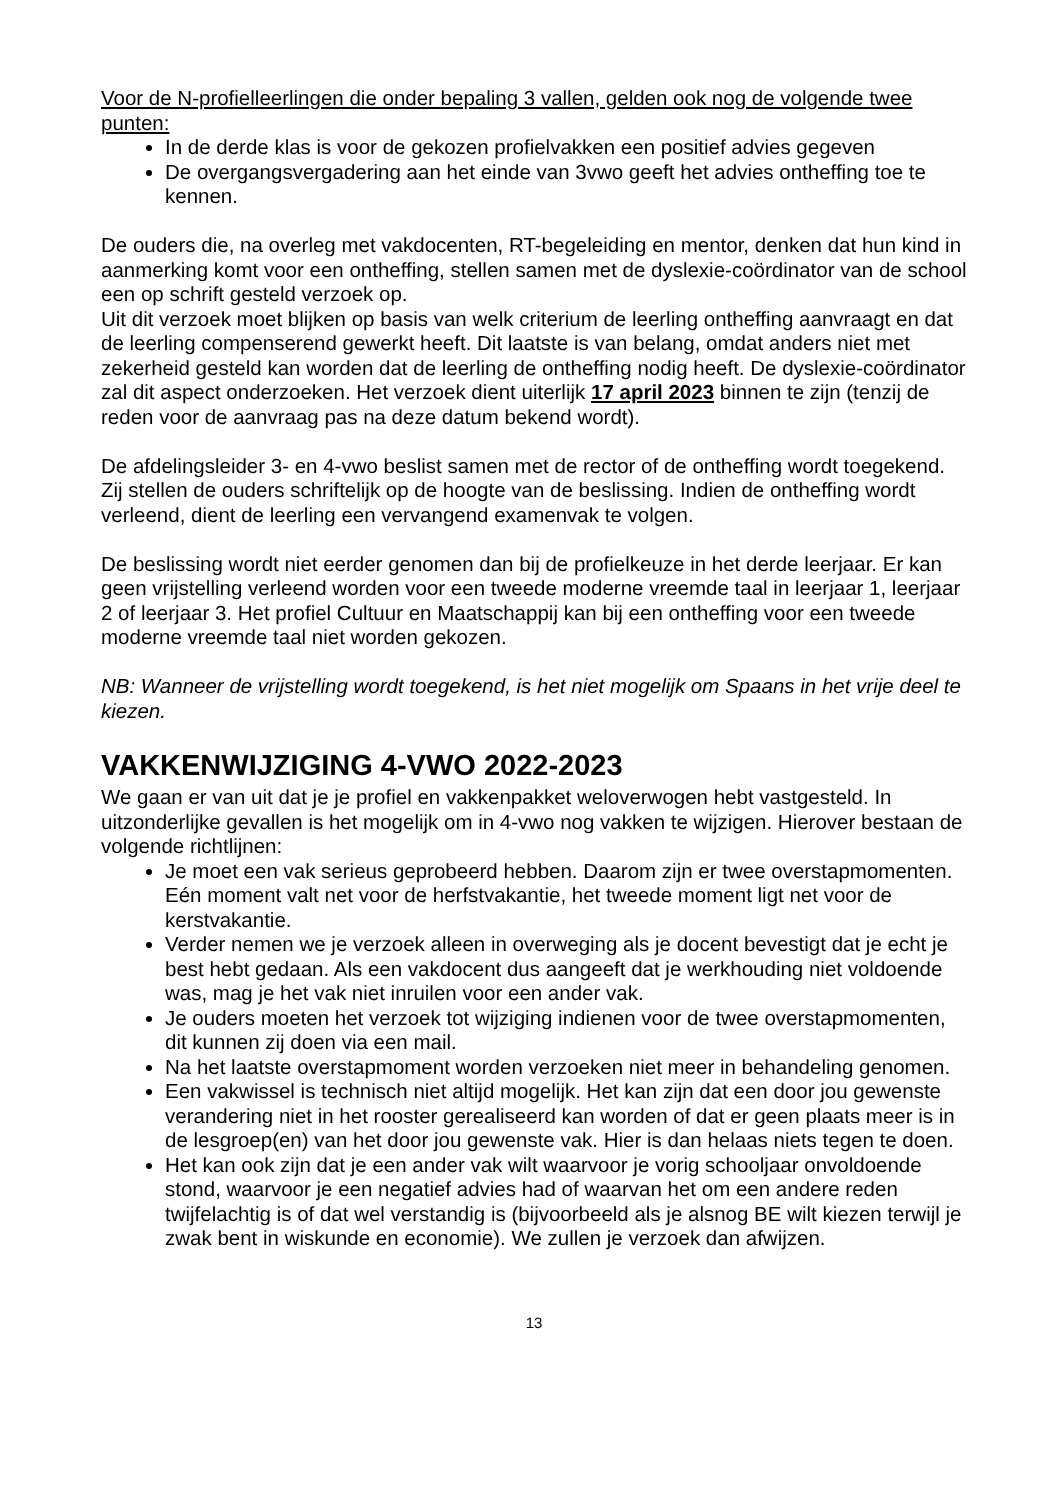Voor de N-profielleerlingen die onder bepaling 3 vallen, gelden ook nog de volgende twee punten:
In de derde klas is voor de gekozen profielvakken een positief advies gegeven
De overgangsvergadering aan het einde van 3vwo geeft het advies ontheffing toe te kennen.
De ouders die, na overleg met vakdocenten, RT-begeleiding en mentor, denken dat hun kind in aanmerking komt voor een ontheffing, stellen samen met de dyslexie-coördinator van de school een op schrift gesteld verzoek op.
Uit dit verzoek moet blijken op basis van welk criterium de leerling ontheffing aanvraagt en dat de leerling compenserend gewerkt heeft. Dit laatste is van belang, omdat anders niet met zekerheid gesteld kan worden dat de leerling de ontheffing nodig heeft. De dyslexie-coördinator zal dit aspect onderzoeken. Het verzoek dient uiterlijk 17 april 2023 binnen te zijn (tenzij de reden voor de aanvraag pas na deze datum bekend wordt).
De afdelingsleider 3- en 4-vwo beslist samen met de rector of de ontheffing wordt toegekend. Zij stellen de ouders schriftelijk op de hoogte van de beslissing. Indien de ontheffing wordt verleend, dient de leerling een vervangend examenvak te volgen.
De beslissing wordt niet eerder genomen dan bij de profielkeuze in het derde leerjaar. Er kan geen vrijstelling verleend worden voor een tweede moderne vreemde taal in leerjaar 1, leerjaar 2 of leerjaar 3. Het profiel Cultuur en Maatschappij kan bij een ontheffing voor een tweede moderne vreemde taal niet worden gekozen.
NB: Wanneer de vrijstelling wordt toegekend, is het niet mogelijk om Spaans in het vrije deel te kiezen.
VAKKENWIJZIGING 4-VWO 2022-2023
We gaan er van uit dat je je profiel en vakkenpakket weloverwogen hebt vastgesteld. In uitzonderlijke gevallen is het mogelijk om in 4-vwo nog vakken te wijzigen. Hierover bestaan de volgende richtlijnen:
Je moet een vak serieus geprobeerd hebben. Daarom zijn er twee overstapmomenten. Eén moment valt net voor de herfstvakantie, het tweede moment ligt net voor de kerstvakantie.
Verder nemen we je verzoek alleen in overweging als je docent bevestigt dat je echt je best hebt gedaan. Als een vakdocent dus aangeeft dat je werkhouding niet voldoende was, mag je het vak niet inruilen voor een ander vak.
Je ouders moeten het verzoek tot wijziging indienen voor de twee overstapmomenten, dit kunnen zij doen via een mail.
Na het laatste overstapmoment worden verzoeken niet meer in behandeling genomen.
Een vakwissel is technisch niet altijd mogelijk. Het kan zijn dat een door jou gewenste verandering niet in het rooster gerealiseerd kan worden of dat er geen plaats meer is in de lesgroep(en) van het door jou gewenste vak. Hier is dan helaas niets tegen te doen.
Het kan ook zijn dat je een ander vak wilt waarvoor je vorig schooljaar onvoldoende stond, waarvoor je een negatief advies had of waarvan het om een andere reden twijfelachtig is of dat wel verstandig is (bijvoorbeeld als je alsnog BE wilt kiezen terwijl je zwak bent in wiskunde en economie). We zullen je verzoek dan afwijzen.
13